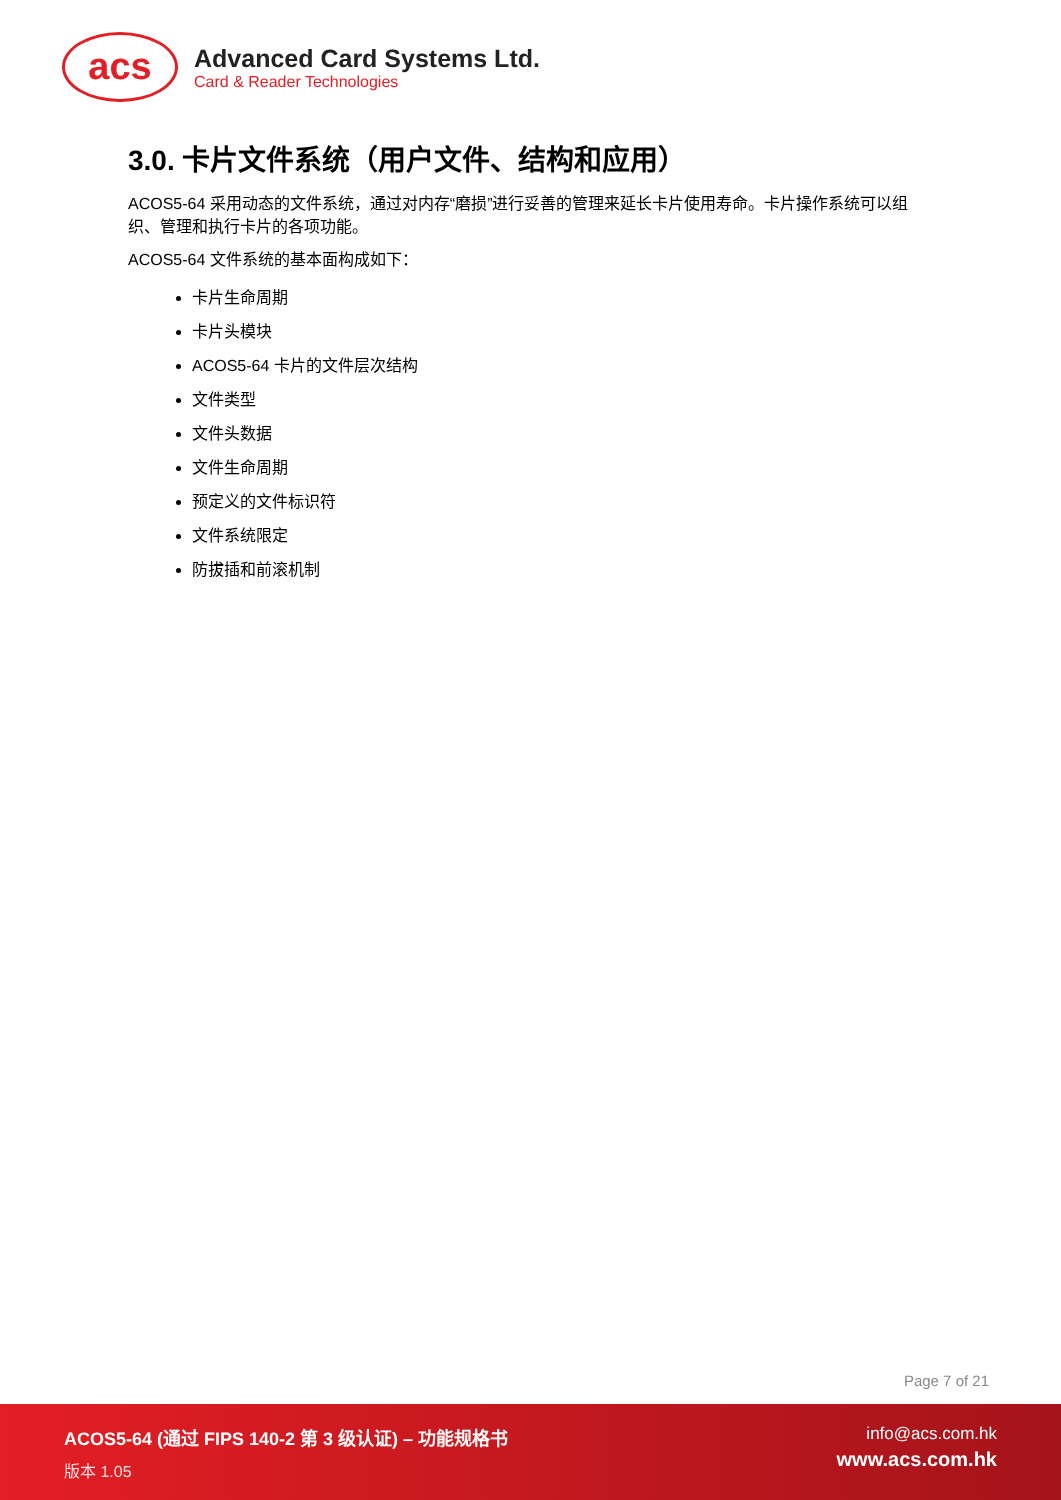acs
Advanced Card Systems Ltd.
Card & Reader Technologies
3.0. 卡片文件系统（用户文件、结构和应用）
ACOS5-64 采用动态的文件系统，通过对内存“磨损”进行妥善的管理来延长卡片使用寿命。卡片操作系统可以组织、管理和执行卡片的各项功能。
ACOS5-64 文件系统的基本面构成如下：
卡片生命周期
卡片头模块
ACOS5-64 卡片的文件层次结构
文件类型
文件头数据
文件生命周期
预定义的文件标识符
文件系统限定
防拔插和前滚机制
Page 7 of 21
ACOS5-64 (通过 FIPS 140-2 第 3 级认证) – 功能规格书
版本 1.05
info@acs.com.hk
www.acs.com.hk